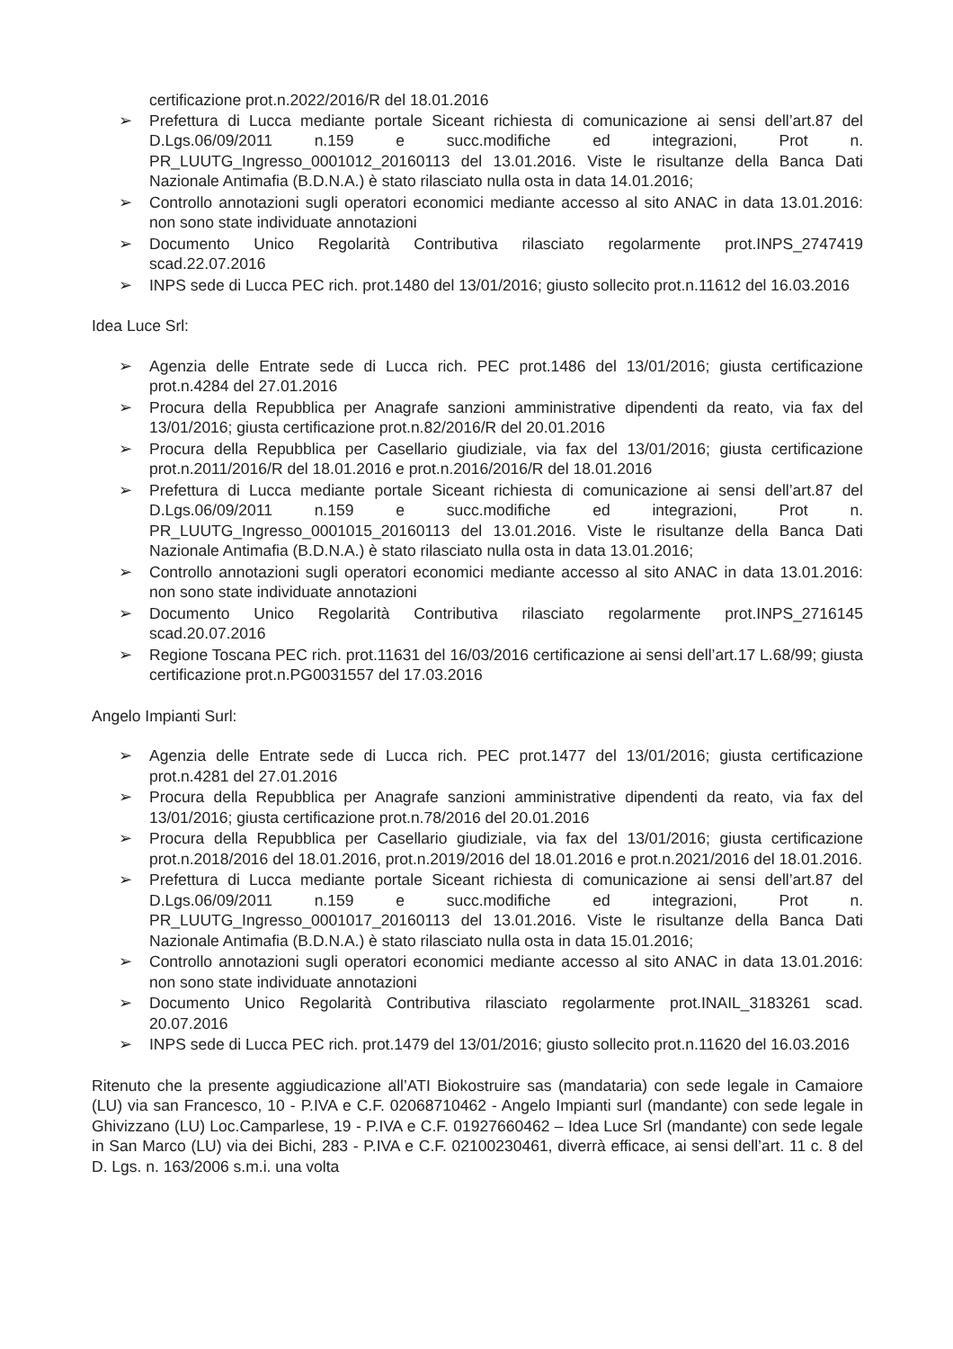certificazione prot.n.2022/2016/R del 18.01.2016
➢ Prefettura di Lucca mediante portale Siceant richiesta di comunicazione ai sensi dell’art.87 del D.Lgs.06/09/2011 n.159 e succ.modifiche ed integrazioni, Prot n. PR_LUUTG_Ingresso_0001012_20160113 del 13.01.2016. Viste le risultanze della Banca Dati Nazionale Antimafia (B.D.N.A.) è stato rilasciato nulla osta in data 14.01.2016;
➢ Controllo annotazioni sugli operatori economici mediante accesso al sito ANAC in data 13.01.2016: non sono state individuate annotazioni
➢ Documento Unico Regolarità Contributiva rilasciato regolarmente prot.INPS_2747419 scad.22.07.2016
➢ INPS sede di Lucca PEC rich. prot.1480 del 13/01/2016; giusto sollecito prot.n.11612 del 16.03.2016
Idea Luce Srl:
➢ Agenzia delle Entrate sede di Lucca rich. PEC prot.1486 del 13/01/2016; giusta certificazione prot.n.4284 del 27.01.2016
➢ Procura della Repubblica per Anagrafe sanzioni amministrative dipendenti da reato, via fax del 13/01/2016; giusta certificazione prot.n.82/2016/R del 20.01.2016
➢ Procura della Repubblica per Casellario giudiziale, via fax del 13/01/2016; giusta certificazione prot.n.2011/2016/R del 18.01.2016 e prot.n.2016/2016/R del 18.01.2016
➢ Prefettura di Lucca mediante portale Siceant richiesta di comunicazione ai sensi dell’art.87 del D.Lgs.06/09/2011 n.159 e succ.modifiche ed integrazioni, Prot n. PR_LUUTG_Ingresso_0001015_20160113 del 13.01.2016. Viste le risultanze della Banca Dati Nazionale Antimafia (B.D.N.A.) è stato rilasciato nulla osta in data 13.01.2016;
➢ Controllo annotazioni sugli operatori economici mediante accesso al sito ANAC in data 13.01.2016: non sono state individuate annotazioni
➢ Documento Unico Regolarità Contributiva rilasciato regolarmente prot.INPS_2716145 scad.20.07.2016
➢ Regione Toscana PEC rich. prot.11631 del 16/03/2016 certificazione ai sensi dell’art.17 L.68/99; giusta certificazione prot.n.PG0031557 del 17.03.2016
Angelo Impianti Surl:
➢ Agenzia delle Entrate sede di Lucca rich. PEC prot.1477 del 13/01/2016; giusta certificazione prot.n.4281 del 27.01.2016
➢ Procura della Repubblica per Anagrafe sanzioni amministrative dipendenti da reato, via fax del 13/01/2016; giusta certificazione prot.n.78/2016 del 20.01.2016
➢ Procura della Repubblica per Casellario giudiziale, via fax del 13/01/2016; giusta certificazione prot.n.2018/2016 del 18.01.2016, prot.n.2019/2016 del 18.01.2016 e prot.n.2021/2016 del 18.01.2016.
➢ Prefettura di Lucca mediante portale Siceant richiesta di comunicazione ai sensi dell’art.87 del D.Lgs.06/09/2011 n.159 e succ.modifiche ed integrazioni, Prot n. PR_LUUTG_Ingresso_0001017_20160113 del 13.01.2016. Viste le risultanze della Banca Dati Nazionale Antimafia (B.D.N.A.) è stato rilasciato nulla osta in data 15.01.2016;
➢ Controllo annotazioni sugli operatori economici mediante accesso al sito ANAC in data 13.01.2016: non sono state individuate annotazioni
➢ Documento Unico Regolarità Contributiva rilasciato regolarmente prot.INAIL_3183261 scad. 20.07.2016
➢ INPS sede di Lucca PEC rich. prot.1479 del 13/01/2016; giusto sollecito prot.n.11620 del 16.03.2016
Ritenuto che la presente aggiudicazione all’ATI Biokostruire sas (mandataria) con sede legale in Camaiore (LU) via san Francesco, 10 - P.IVA e C.F. 02068710462 - Angelo Impianti surl (mandante) con sede legale in Ghivizzano (LU) Loc.Camparlese, 19 - P.IVA e C.F. 01927660462 – Idea Luce Srl (mandante) con sede legale in San Marco (LU) via dei Bichi, 283 - P.IVA e C.F. 02100230461, diverrà efficace, ai sensi dell’art. 11 c. 8 del D. Lgs. n. 163/2006 s.m.i. una volta